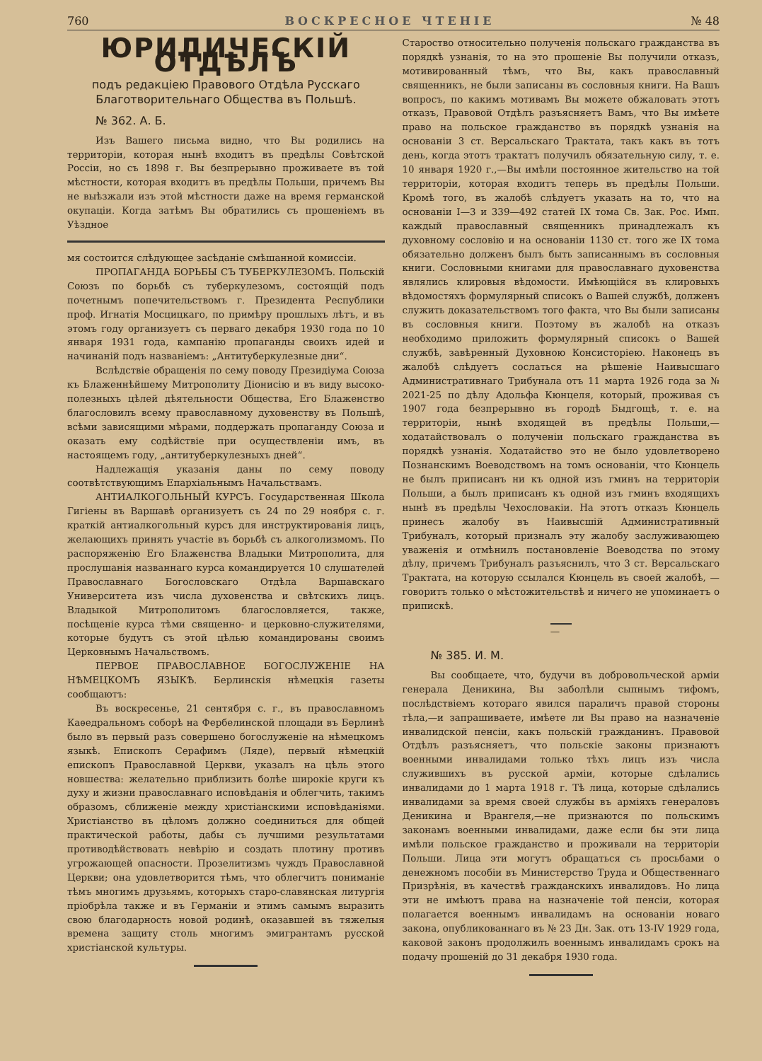760 ВОСКРЕСНОЕ ЧТЕНІЕ № 48
ЮРИДИЧЕСКІЙ ОТДѢЛЪ
подъ редакціею Правового Отдѣла Русскаго Благотворительнаго Общества въ Польшѣ.
№ 362. А. Б.
Изъ Вашего письма видно, что Вы родились на территоріи, которая нынѣ входитъ въ предѣлы Совѣтской Россіи, но съ 1898 г. Вы безпрерывно проживаете въ той мѣстности, которая входитъ въ предѣлы Польши, причемъ Вы не выѣзжали изъ этой мѣстности даже на время германской окупаціи. Когда затѣмъ Вы обратились съ прошеніемъ въ Уѣздное
мя состоится слѣдующее засѣданіе смѣшанной комиссіи.
ПРОПАГАНДА БОРЬБЫ СЪ ТУБЕРКУЛЕЗОМЪ. Польскій Союзъ по борьбѣ съ туберкулезомъ, состоящій подъ почетнымъ попечительствомъ г. Президента Республики проф. Игнатія Мосцицкаго, по примѣру прошлыхъ лѣтъ, и въ этомъ году организуетъ съ перваго декабря 1930 года по 10 января 1931 года, кампанію пропаганды своихъ идей и начинаній подъ названіемъ: „Антитуберкулезные дни“.
Вслѣдствіе обращенія по сему поводу Президіума Союза къ Блаженнѣйшему Митрополиту Діонисію и въ виду высоко-полезныхъ цѣлей дѣятельности Общества, Его Блаженство благословилъ всему православному духовенству въ Польшѣ, всѣми зависящими мѣрами, поддержать пропаганду Союза и оказать ему содѣйствіе при осуществленіи имъ, въ настоящемъ году, „антитуберкулезныхъ дней“.
Надлежащія указанія даны по сему поводу соотвѣтствующимъ Епархіальнымъ Начальствамъ.
АНТИАЛКОГОЛЬНЫЙ КУРСЪ. Государственная Школа Гигіены въ Варшавѣ организуетъ съ 24 по 29 ноября с. г. краткій антиалкогольный курсъ для инструктированія лицъ, желающихъ принять участіе въ борьбѣ съ алкоголизмомъ. По распоряженію Его Блаженства Владыки Митрополита, для прослушанія названнаго курса командируется 10 слушателей Православнаго Богословскаго Отдѣла Варшавскаго Университета изъ числа духовенства и свѣтскихъ лицъ. Владыкой Митрополитомъ благословляется, также, посѣщеніе курса тѣми священно- и церковно-служителями, которые будутъ съ этой цѣлью командированы своимъ Церковнымъ Начальствомъ.
ПЕРВОЕ ПРАВОСЛАВНОЕ БОГОСЛУЖЕНІЕ НА НѢМЕЦКОМЪ ЯЗЫКѢ. Берлинскія нѣмецкія газеты сообщаютъ:
Въ воскресенье, 21 сентября с. г., въ православномъ Каѳедральномъ соборѣ на Фербелинской площади въ Берлинѣ было въ первый разъ совершено богослуженіе на нѣмецкомъ языкѣ. Епископъ Серафимъ (Ляде), первый нѣмецкій епископъ Православной Церкви, указалъ на цѣль этого новшества: желательно приблизить болѣе широкіе круги къ духу и жизни православнаго исповѣданія и облегчить, такимъ образомъ, сближеніе между христіанскими исповѣданіями. Христіанство въ цѣломъ должно соединиться для общей практической работы, дабы съ лучшими результатами противодѣйствовать невѣрію и создать плотину противъ угрожающей опасности. Прозелитизмъ чуждъ Православной Церкви; она удовлетворится тѣмъ, что облегчитъ пониманіе тѣмъ многимъ друзьямъ, которыхъ старо-славянская литургія пріобрѣла также и въ Германіи и этимъ самымъ выразить свою благодарность новой родинѣ, оказавшей въ тяжелыя времена защиту столь многимъ эмигрантамъ русской христіанской культуры.
Староство относительно полученія польскаго гражданства въ порядкѣ узнанія, то на это прошеніе Вы получили отказъ, мотивированный тѣмъ, что Вы, какъ православный священникъ, не были записаны въ сословныя книги. На Вашъ вопросъ, по какимъ мотивамъ Вы можете обжаловать этотъ отказъ, Правовой Отдѣлъ разъясняетъ Вамъ, что Вы имѣете право на польское гражданство въ порядкѣ узнанія на основаніи 3 ст. Версальскаго Трактата, такъ какъ въ тотъ день, когда этотъ трактатъ получилъ обязательную силу, т. е. 10 января 1920 г.,—Вы имѣли постоянное жительство на той территоріи, которая входитъ теперь въ предѣлы Польши. Кромѣ того, въ жалобѣ слѣдуетъ указать на то, что на основаніи I—3 и 339—492 статей IX тома Св. Зак. Рос. Имп. каждый православный священникъ принадлежалъ къ духовному сословію и на основаніи 1130 ст. того же IX тома обязательно долженъ былъ быть записаннымъ въ сословныя книги. Сословными книгами для православнаго духовенства являлись клировыя вѣдомости. Имѣющійся въ клировыхъ вѣдомостяхъ формулярный списокъ о Вашей службѣ, долженъ служить доказательствомъ того факта, что Вы были записаны въ сословныя книги. Поэтому въ жалобѣ на отказъ необходимо приложить формулярный списокъ о Вашей службѣ, завѣренный Духовною Консисторіею. Наконецъ въ жалобѣ слѣдуетъ сослаться на рѣшеніе Наивысшаго Административнаго Трибунала отъ 11 марта 1926 года за № 2021-25 по дѣлу Адольфа Кюнцеля, который, проживая съ 1907 года безпрерывно въ городѣ Быдгощѣ, т. е. на территоріи, нынѣ входящей въ предѣлы Польши,—ходатайствовалъ о полученіи польскаго гражданства въ порядкѣ узнанія. Ходатайство это не было удовлетворено Познанскимъ Воеводствомъ на томъ основаніи, что Кюнцель не былъ приписанъ ни къ одной изъ гминъ на территоріи Польши, а былъ приписанъ къ одной изъ гминъ входящихъ нынѣ въ предѣлы Чехословакіи. На этотъ отказъ Кюнцель принесъ жалобу въ Наивысшій Административный Трибуналъ, который призналъ эту жалобу заслуживающею уваженія и отмѣнилъ постановленіе Воеводства по этому дѣлу, причемъ Трибуналъ разъяснилъ, что 3 ст. Версальскаго Трактата, на которую ссылался Кюнцель въ своей жалобѣ, — говоритъ только о мѣстожительствѣ и ничего не упоминаетъ о припискѣ.
—
№ 385. И. М.
Вы сообщаете, что, будучи въ добровольческой арміи генерала Деникина, Вы заболѣли сыпнымъ тифомъ, послѣдствіемъ котораго явился параличъ правой стороны тѣла,—и запрашиваете, имѣете ли Вы право на назначеніе инвалидской пенсіи, какъ польскій гражданинъ. Правовой Отдѣлъ разъясняетъ, что польскіе законы признаютъ военными инвалидами только тѣхъ лицъ изъ числа служившихъ въ русской арміи, которые сдѣлались инвалидами до 1 марта 1918 г. Тѣ лица, которые сдѣлались инвалидами за время своей службы въ арміяхъ генераловъ Деникина и Врангеля,—не признаются по польскимъ законамъ военными инвалидами, даже если бы эти лица имѣли польское гражданство и проживали на территоріи Польши. Лица эти могутъ обращаться съ просьбами о денежномъ пособіи въ Министерство Труда и Общественнаго Призрѣнія, въ качествѣ гражданскихъ инвалидовъ. Но лица эти не имѣютъ права на назначеніе той пенсіи, которая полагается военнымъ инвалидамъ на основаніи новаго закона, опубликованнаго въ № 23 Дн. Зак. отъ 13-IV 1929 года, каковой законъ продолжилъ военнымъ инвалидамъ срокъ на подачу прошеній до 31 декабря 1930 года.